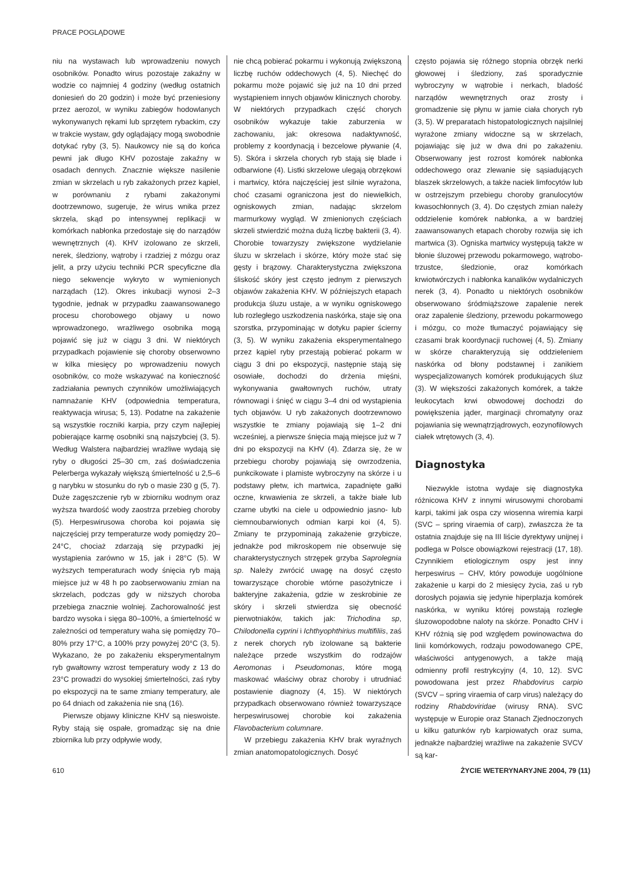PRACE POGLĄDOWE
niu na wystawach lub wprowadzeniu nowych osobników. Ponadto wirus pozostaje zakaźny w wodzie co najmniej 4 godziny (według ostatnich doniesień do 20 godzin) i może być przeniesiony przez aerozol, w wyniku zabiegów hodowlanych wykonywanych rękami lub sprzętem rybackim, czy w trakcie wystaw, gdy oglądający mogą swobodnie dotykać ryby (3, 5). Naukowcy nie są do końca pewni jak długo KHV pozostaje zakaźny w osadach dennych. Znacznie większe nasilenie zmian w skrzelach u ryb zakażonych przez kąpiel, w porównaniu z rybami zakażonymi dootrzewnowo, sugeruje, że wirus wnika przez skrzela, skąd po intensywnej replikacji w komórkach nabłonka przedostaje się do narządów wewnętrznych (4). KHV izolowano ze skrzeli, nerek, śledziony, wątroby i rzadziej z mózgu oraz jelit, a przy użyciu techniki PCR specyficzne dla niego sekwencje wykryto w wymienionych narządach (12). Okres inkubacji wynosi 2–3 tygodnie, jednak w przypadku zaawansowanego procesu chorobowego objawy u nowo wprowadzonego, wrażliwego osobnika mogą pojawić się już w ciągu 3 dni. W niektórych przypadkach pojawienie się choroby obserwowno w kilka miesięcy po wprowadzeniu nowych osobników, co może wskazywać na konieczność zadziałania pewnych czynników umożliwiających namnażanie KHV (odpowiednia temperatura, reaktywacja wirusa; 5, 13). Podatne na zakażenie są wszystkie roczniki karpia, przy czym najlepiej pobierające karmę osobniki sną najszybciej (3, 5). Według Walstera najbardziej wrażliwe wydają się ryby o długości 25–30 cm, zaś doświadczenia Pelerberga wykazały większą śmiertelność u 2,5–6 g narybku w stosunku do ryb o masie 230 g (5, 7). Duże zagęszczenie ryb w zbiorniku wodnym oraz wyższa twardość wody zaostrza przebieg choroby (5). Herpeswirusowa choroba koi pojawia się najczęściej przy temperaturze wody pomiędzy 20–24°C, chociaż zdarzają się przypadki jej wystąpienia zarówno w 15, jak i 28°C (5). W wyższych temperaturach wody śnięcia ryb mają miejsce już w 48 h po zaobserwowaniu zmian na skrzelach, podczas gdy w niższych choroba przebiega znacznie wolniej. Zachorowalność jest bardzo wysoka i sięga 80–100%, a śmiertelność w zależności od temperatury waha się pomiędzy 70–80% przy 17°C, a 100% przy powyżej 20°C (3, 5). Wykazano, że po zakażeniu eksperymentalnym ryb gwałtowny wzrost temperatury wody z 13 do 23°C prowadzi do wysokiej śmiertelności, zaś ryby po ekspozycji na te same zmiany temperatury, ale po 64 dniach od zakażenia nie sną (16).
Pierwsze objawy kliniczne KHV są nieswoiste. Ryby stają się ospałe, gromadząc się na dnie zbiornika lub przy odpływie wody,
nie chcą pobierać pokarmu i wykonują zwiększoną liczbę ruchów oddechowych (4, 5). Niechęć do pokarmu może pojawić się już na 10 dni przed wystąpieniem innych objawów klinicznych choroby. W niektórych przypadkach część chorych osobników wykazuje takie zaburzenia w zachowaniu, jak: okresowa nadaktywność, problemy z koordynacją i bezcelowe pływanie (4, 5). Skóra i skrzela chorych ryb stają się blade i odbarwione (4). Listki skrzelowe ulegają obrzękowi i martwicy, która najczęściej jest silnie wyrażona, choć czasami ograniczona jest do niewielkich, ogniskowych zmian, nadając skrzelom marmurkowy wygląd. W zmienionych częściach skrzeli stwierdzić można dużą liczbę bakterii (3, 4). Chorobie towarzyszy zwiększone wydzielanie śluzu w skrzelach i skórze, który może stać się gęsty i brązowy. Charakterystyczna zwiększona śliskość skóry jest często jednym z pierwszych objawów zakażenia KHV. W późniejszych etapach produkcja śluzu ustaje, a w wyniku ogniskowego lub rozległego uszkodzenia naskórka, staje się ona szorstka, przypominając w dotyku papier ścierny (3, 5). W wyniku zakażenia eksperymentalnego przez kąpiel ryby przestają pobierać pokarm w ciągu 3 dni po ekspozycji, następnie stają się osowiałe, dochodzi do drżenia mięśni, wykonywania gwałtownych ruchów, utraty równowagi i śnięć w ciągu 3–4 dni od wystąpienia tych objawów. U ryb zakażonych dootrzewnowo wszystkie te zmiany pojawiają się 1–2 dni wcześniej, a pierwsze śnięcia mają miejsce już w 7 dni po ekspozycji na KHV (4). Zdarza się, że w przebiegu choroby pojawiają się owrzodzenia, punkcikowate i plamiste wybroczyny na skórze i u podstawy płetw, ich martwica, zapadnięte gałki oczne, krwawienia ze skrzeli, a także białe lub czarne ubytki na ciele u odpowiednio jasno- lub ciemnoubarwionych odmian karpi koi (4, 5). Zmiany te przypominają zakażenie grzybicze, jednakże pod mikroskopem nie obserwuje się charakterystycznych strzępek grzyba Saprolegnia sp. Należy zwrócić uwagę na dosyć często towarzyszące chorobie wtórne pasożytnicze i bakteryjne zakażenia, gdzie w zeskrobinie ze skóry i skrzeli stwierdza się obecność pierwotniaków, takich jak: Trichodina sp, Chilodonella cyprini i Ichthyophthirius multifiliis, zaś z nerek chorych ryb izolowane są bakterie należące przede wszystkim do rodzajów Aeromonas i Pseudomonas, które mogą maskować właściwy obraz choroby i utrudniać postawienie diagnozy (4, 15). W niektórych przypadkach obserwowano również towarzyszące herpeswirusowej chorobie koi zakażenia Flavobacterium columnare.
W przebiegu zakażenia KHV brak wyraźnych zmian anatomopatologicznych. Dosyć
często pojawia się różnego stopnia obrzęk nerki głowowej i śledziony, zaś sporadycznie wybroczyny w wątrobie i nerkach, bladość narządów wewnętrznych oraz zrosty i gromadzenie się płynu w jamie ciała chorych ryb (3, 5). W preparatach histopatologicznych najsilniej wyrażone zmiany widoczne są w skrzelach, pojawiając się już w dwa dni po zakażeniu. Obserwowany jest rozrost komórek nabłonka oddechowego oraz zlewanie się sąsiadujących blaszek skrzelowych, a także naciek limfocytów lub w ostrzejszym przebiegu choroby granulocytów kwasochłonnych (3, 4). Do częstych zmian należy oddzielenie komórek nabłonka, a w bardziej zaawansowanych etapach choroby rozwija się ich martwica (3). Ogniska martwicy występują także w błonie śluzowej przewodu pokarmowego, wątrobo-trzustce, śledzionie, oraz komórkach krwiotwórczych i nabłonka kanalików wydalniczych nerek (3, 4). Ponadto u niektórych osobników obserwowano śródmiąższowe zapalenie nerek oraz zapalenie śledziony, przewodu pokarmowego i mózgu, co może tłumaczyć pojawiający się czasami brak koordynacji ruchowej (4, 5). Zmiany w skórze charakteryzują się oddzieleniem naskórka od błony podstawnej i zanikiem wyspecjalizowanych komórek produkujących śluz (3). W większości zakażonych komórek, a także leukocytach krwi obwodowej dochodzi do powiększenia jąder, marginacji chromatyny oraz pojawiania się wewnątrzjądrowych, eozynofilowych ciałek wtrętowych (3, 4).
Diagnostyka
Niezwykle istotna wydaje się diagnostyka różnicowa KHV z innymi wirusowymi chorobami karpi, takimi jak ospa czy wiosenna wiremia karpi (SVC – spring viraemia of carp), zwłaszcza że ta ostatnia znajduje się na III liście dyrektywy unijnej i podlega w Polsce obowiązkowi rejestracji (17, 18). Czynnikiem etiologicznym ospy jest inny herpeswirus – CHV, który powoduje uogólnione zakażenie u karpi do 2 miesięcy życia, zaś u ryb dorosłych pojawia się jedynie hiperplazja komórek naskórka, w wyniku której powstają rozległe śluzowopodobne naloty na skórze. Ponadto CHV i KHV różnią się pod względem powinowactwa do linii komórkowych, rodzaju powodowanego CPE, właściwości antygenowych, a także mają odmienny profil restrykcyjny (4, 10, 12). SVC powodowana jest przez Rhabdovirus carpio (SVCV – spring viraemia of carp virus) należący do rodziny Rhabdoviridae (wirusy RNA). SVC występuje w Europie oraz Stanach Zjednoczonych u kilku gatunków ryb karpiowatych oraz suma, jednakże najbardziej wrażliwe na zakażenie SVCV są kar-
610 ŻYCIE WETERYNARYJNE 2004, 79 (11)